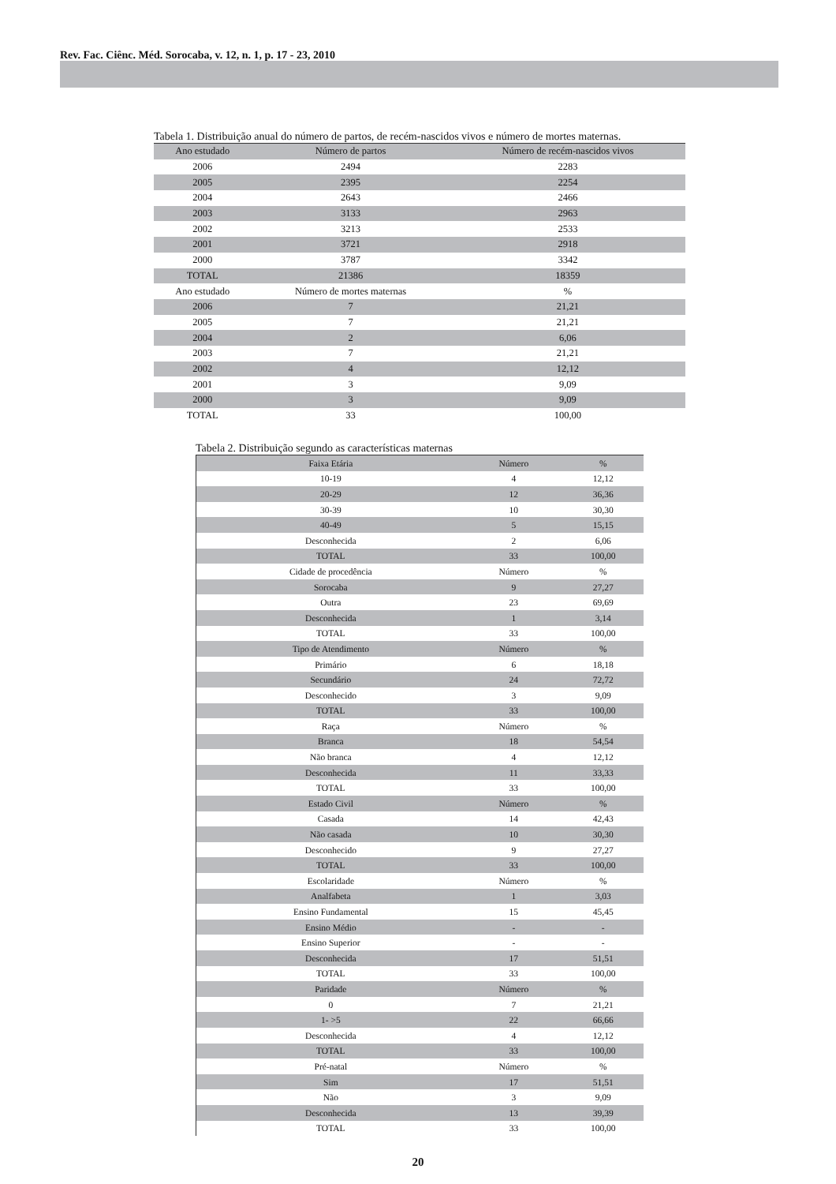Rev. Fac. Ciênc. Méd. Sorocaba, v. 12, n. 1, p. 17 - 23, 2010
Tabela 1. Distribuição anual do número de partos, de recém-nascidos vivos e número de mortes maternas.
| Ano estudado | Número de partos | Número de recém-nascidos vivos |
| --- | --- | --- |
| 2006 | 2494 | 2283 |
| 2005 | 2395 | 2254 |
| 2004 | 2643 | 2466 |
| 2003 | 3133 | 2963 |
| 2002 | 3213 | 2533 |
| 2001 | 3721 | 2918 |
| 2000 | 3787 | 3342 |
| TOTAL | 21386 | 18359 |
| Ano estudado | Número de mortes maternas | % |
| 2006 | 7 | 21,21 |
| 2005 | 7 | 21,21 |
| 2004 | 2 | 6,06 |
| 2003 | 7 | 21,21 |
| 2002 | 4 | 12,12 |
| 2001 | 3 | 9,09 |
| 2000 | 3 | 9,09 |
| TOTAL | 33 | 100,00 |
Tabela 2. Distribuição segundo as características maternas
| Faixa Etária | Número | % |
| --- | --- | --- |
| 10-19 | 4 | 12,12 |
| 20-29 | 12 | 36,36 |
| 30-39 | 10 | 30,30 |
| 40-49 | 5 | 15,15 |
| Desconhecida | 2 | 6,06 |
| TOTAL | 33 | 100,00 |
| Cidade de procedência | Número | % |
| Sorocaba | 9 | 27,27 |
| Outra | 23 | 69,69 |
| Desconhecida | 1 | 3,14 |
| TOTAL | 33 | 100,00 |
| Tipo de Atendimento | Número | % |
| Primário | 6 | 18,18 |
| Secundário | 24 | 72,72 |
| Desconhecido | 3 | 9,09 |
| TOTAL | 33 | 100,00 |
| Raça | Número | % |
| Branca | 18 | 54,54 |
| Não branca | 4 | 12,12 |
| Desconhecida | 11 | 33,33 |
| TOTAL | 33 | 100,00 |
| Estado Civil | Número | % |
| Casada | 14 | 42,43 |
| Não casada | 10 | 30,30 |
| Desconhecido | 9 | 27,27 |
| TOTAL | 33 | 100,00 |
| Escolaridade | Número | % |
| Analfabeta | 1 | 3,03 |
| Ensino Fundamental | 15 | 45,45 |
| Ensino Médio | - | - |
| Ensino Superior | - | - |
| Desconhecida | 17 | 51,51 |
| TOTAL | 33 | 100,00 |
| Paridade | Número | % |
| 0 | 7 | 21,21 |
| 1- >5 | 22 | 66,66 |
| Desconhecida | 4 | 12,12 |
| TOTAL | 33 | 100,00 |
| Pré-natal | Número | % |
| Sim | 17 | 51,51 |
| Não | 3 | 9,09 |
| Desconhecida | 13 | 39,39 |
| TOTAL | 33 | 100,00 |
20